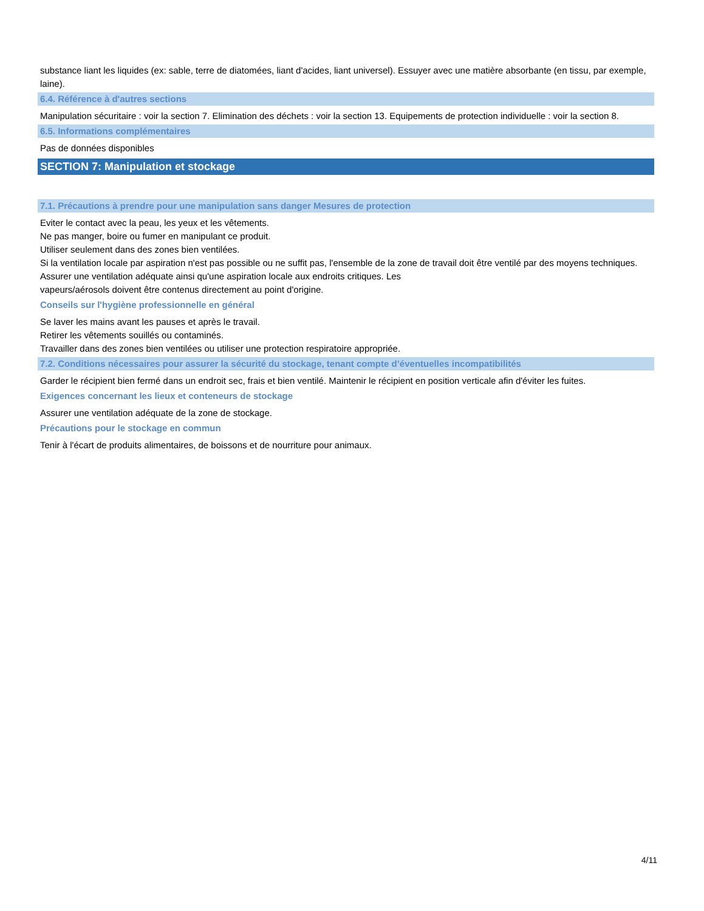substance liant les liquides (ex: sable, terre de diatomées, liant d'acides, liant universel). Essuyer avec une matière absorbante (en tissu, par exemple, laine).
6.4. Référence à d'autres sections
Manipulation sécuritaire : voir la section 7. Elimination des déchets : voir la section 13. Equipements de protection individuelle : voir la section 8.
6.5. Informations complémentaires
Pas de données disponibles
SECTION 7: Manipulation et stockage
7.1. Précautions à prendre pour une manipulation sans danger Mesures de protection
Eviter le contact avec la peau, les yeux et les vêtements.
Ne pas manger, boire ou fumer en manipulant ce produit.
Utiliser seulement dans des zones bien ventilées.
Si la ventilation locale par aspiration n'est pas possible ou ne suffit pas, l'ensemble de la zone de travail doit être ventilé par des moyens techniques.
Assurer une ventilation adéquate ainsi qu'une aspiration locale aux endroits critiques. Les
vapeurs/aérosols doivent être contenus directement au point d'origine.
Conseils sur l'hygiène professionnelle en général
Se laver les mains avant les pauses et après le travail.
Retirer les vêtements souillés ou contaminés.
Travailler dans des zones bien ventilées ou utiliser une protection respiratoire appropriée.
7.2. Conditions nécessaires pour assurer la sécurité du stockage, tenant compte d’éventuelles incompatibilités
Garder le récipient bien fermé dans un endroit sec, frais et bien ventilé. Maintenir le récipient en position verticale afin d'éviter les fuites.
Exigences concernant les lieux et conteneurs de stockage
Assurer une ventilation adéquate de la zone de stockage.
Précautions pour le stockage en commun
Tenir à l'écart de produits alimentaires, de boissons et de nourriture pour animaux.
4/11